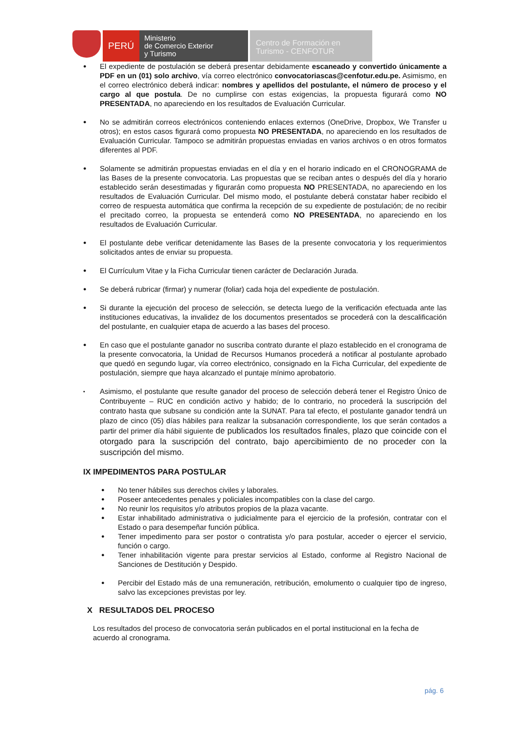PERÚ
Ministerio
de Comercio Exterior
y Turismo
Centro de Formación en
Turismo - CENFOTUR
● El expediente de postulación se deberá presentar debidamente escaneado y convertido únicamente a PDF en un (01) solo archivo, vía correo electrónico convocatoriascas@cenfotur.edu.pe. Asimismo, en el correo electrónico deberá indicar: nombres y apellidos del postulante, el número de proceso y el cargo al que postula. De no cumplirse con estas exigencias, la propuesta figurará como NO PRESENTADA, no apareciendo en los resultados de Evaluación Curricular.
● No se admitirán correos electrónicos conteniendo enlaces externos (OneDrive, Dropbox, We Transfer u otros); en estos casos figurará como propuesta NO PRESENTADA, no apareciendo en los resultados de Evaluación Curricular. Tampoco se admitirán propuestas enviadas en varios archivos o en otros formatos diferentes al PDF.
● Solamente se admitirán propuestas enviadas en el día y en el horario indicado en el CRONOGRAMA de las Bases de la presente convocatoria. Las propuestas que se reciban antes o después del día y horario establecido serán desestimadas y figurarán como propuesta NO PRESENTADA, no apareciendo en los resultados de Evaluación Curricular. Del mismo modo, el postulante deberá constatar haber recibido el correo de respuesta automática que confirma la recepción de su expediente de postulación; de no recibir el precitado correo, la propuesta se entenderá como NO PRESENTADA, no apareciendo en los resultados de Evaluación Curricular.
● El postulante debe verificar detenidamente las Bases de la presente convocatoria y los requerimientos solicitados antes de enviar su propuesta.
● El Currículum Vitae y la Ficha Curricular tienen carácter de Declaración Jurada.
● Se deberá rubricar (firmar) y numerar (foliar) cada hoja del expediente de postulación.
● Si durante la ejecución del proceso de selección, se detecta luego de la verificación efectuada ante las instituciones educativas, la invalidez de los documentos presentados se procederá con la descalificación del postulante, en cualquier etapa de acuerdo a las bases del proceso.
● En caso que el postulante ganador no suscriba contrato durante el plazo establecido en el cronograma de la presente convocatoria, la Unidad de Recursos Humanos procederá a notificar al postulante aprobado que quedó en segundo lugar, vía correo electrónico, consignado en la Ficha Curricular, del expediente de postulación, siempre que haya alcanzado el puntaje mínimo aprobatorio.
• Asimismo, el postulante que resulte ganador del proceso de selección deberá tener el Registro Único de Contribuyente – RUC en condición activo y habido; de lo contrario, no procederá la suscripción del contrato hasta que subsane su condición ante la SUNAT. Para tal efecto, el postulante ganador tendrá un plazo de cinco (05) días hábiles para realizar la subsanación correspondiente, los que serán contados a partir del primer día hábil siguiente de publicados los resultados finales, plazo que coincide con el otorgado para la suscripción del contrato, bajo apercibimiento de no proceder con la suscripción del mismo.
IX IMPEDIMENTOS PARA POSTULAR
● No tener hábiles sus derechos civiles y laborales.
● Poseer antecedentes penales y policiales incompatibles con la clase del cargo.
● No reunir los requisitos y/o atributos propios de la plaza vacante.
● Estar inhabilitado administrativa o judicialmente para el ejercicio de la profesión, contratar con el Estado o para desempeñar función pública.
● Tener impedimento para ser postor o contratista y/o para postular, acceder o ejercer el servicio, función o cargo.
● Tener inhabilitación vigente para prestar servicios al Estado, conforme al Registro Nacional de Sanciones de Destitución y Despido.
● Percibir del Estado más de una remuneración, retribución, emolumento o cualquier tipo de ingreso, salvo las excepciones previstas por ley.
X RESULTADOS DEL PROCESO
Los resultados del proceso de convocatoria serán publicados en el portal institucional en la fecha de acuerdo al cronograma.
pág. 6